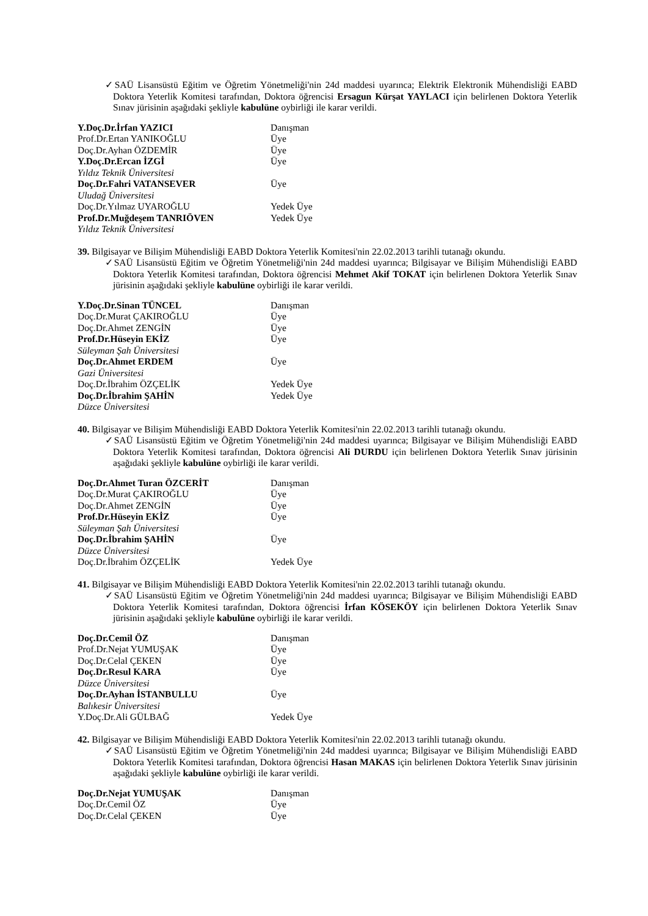✓SAÜ Lisansüstü Eğitim ve Öğretim Yönetmeliği'nin 24d maddesi uyarınca; Elektrik Elektronik Mühendisliği EABD Doktora Yeterlik Komitesi tarafından, Doktora öğrencisi Ersagun Kürşat YAYLACI için belirlenen Doktora Yeterlik Sınav jürisinin aşağıdaki şekliyle kabulüne oybirliği ile karar verildi.
| Y.Doç.Dr.İrfan YAZICI | Danışman |
| Prof.Dr.Ertan YANIKOĞLU | Üye |
| Doç.Dr.Ayhan ÖZDEMİR | Üye |
| Y.Doç.Dr.Ercan İZGİ | Üye |
| Yıldız Teknik Üniversitesi | |
| Doç.Dr.Fahri VATANSEVER | Üye |
| Uludağ Üniversitesi | |
| Doç.Dr.Yılmaz UYAROĞLU | Yedek Üye |
| Prof.Dr.Muğdeşem TANRIÖVEN | Yedek Üye |
| Yıldız Teknik Üniversitesi | |
39. Bilgisayar ve Bilişim Mühendisliği EABD Doktora Yeterlik Komitesi'nin 22.02.2013 tarihli tutanağı okundu.
✓SAÜ Lisansüstü Eğitim ve Öğretim Yönetmeliği'nin 24d maddesi uyarınca; Bilgisayar ve Bilişim Mühendisliği EABD Doktora Yeterlik Komitesi tarafından, Doktora öğrencisi Mehmet Akif TOKAT için belirlenen Doktora Yeterlik Sınav jürisinin aşağıdaki şekliyle kabulüne oybirliği ile karar verildi.
| Y.Doç.Dr.Sinan TÜNCEL | Danışman |
| Doç.Dr.Murat ÇAKIROĞLU | Üye |
| Doç.Dr.Ahmet ZENGİN | Üye |
| Prof.Dr.Hüseyin EKİZ | Üye |
| Süleyman Şah Üniversitesi | |
| Doç.Dr.Ahmet ERDEM | Üye |
| Gazi Üniversitesi | |
| Doç.Dr.İbrahim ÖZÇELİK | Yedek Üye |
| Doç.Dr.İbrahim ŞAHİN | Yedek Üye |
| Düzce Üniversitesi | |
40. Bilgisayar ve Bilişim Mühendisliği EABD Doktora Yeterlik Komitesi'nin 22.02.2013 tarihli tutanağı okundu.
✓SAÜ Lisansüstü Eğitim ve Öğretim Yönetmeliği'nin 24d maddesi uyarınca; Bilgisayar ve Bilişim Mühendisliği EABD Doktora Yeterlik Komitesi tarafından, Doktora öğrencisi Ali DURDU için belirlenen Doktora Yeterlik Sınav jürisinin aşağıdaki şekliyle kabulüne oybirliği ile karar verildi.
| Doç.Dr.Ahmet Turan ÖZCERİT | Danışman |
| Doç.Dr.Murat ÇAKIROĞLU | Üye |
| Doç.Dr.Ahmet ZENGİN | Üye |
| Prof.Dr.Hüseyin EKİZ | Üye |
| Süleyman Şah Üniversitesi | |
| Doç.Dr.İbrahim ŞAHİN | Üye |
| Düzce Üniversitesi | |
| Doç.Dr.İbrahim ÖZÇELİK | Yedek Üye |
41. Bilgisayar ve Bilişim Mühendisliği EABD Doktora Yeterlik Komitesi'nin 22.02.2013 tarihli tutanağı okundu.
✓SAÜ Lisansüstü Eğitim ve Öğretim Yönetmeliği'nin 24d maddesi uyarınca; Bilgisayar ve Bilişim Mühendisliği EABD Doktora Yeterlik Komitesi tarafından, Doktora öğrencisi İrfan KÖSEKÖY için belirlenen Doktora Yeterlik Sınav jürisinin aşağıdaki şekliyle kabulüne oybirliği ile karar verildi.
| Doç.Dr.Cemil ÖZ | Danışman |
| Prof.Dr.Nejat YUMUŞAK | Üye |
| Doç.Dr.Celal ÇEKEN | Üye |
| Doç.Dr.Resul KARA | Üye |
| Düzce Üniversitesi | |
| Doç.Dr.Ayhan İSTANBULLU | Üye |
| Balıkesir Üniversitesi | |
| Y.Doç.Dr.Ali GÜLBAĞ | Yedek Üye |
42. Bilgisayar ve Bilişim Mühendisliği EABD Doktora Yeterlik Komitesi'nin 22.02.2013 tarihli tutanağı okundu.
✓SAÜ Lisansüstü Eğitim ve Öğretim Yönetmeliği'nin 24d maddesi uyarınca; Bilgisayar ve Bilişim Mühendisliği EABD Doktora Yeterlik Komitesi tarafından, Doktora öğrencisi Hasan MAKAS için belirlenen Doktora Yeterlik Sınav jürisinin aşağıdaki şekliyle kabulüne oybirliği ile karar verildi.
| Doç.Dr.Nejat YUMUŞAK | Danışman |
| Doç.Dr.Cemil ÖZ | Üye |
| Doç.Dr.Celal ÇEKEN | Üye |